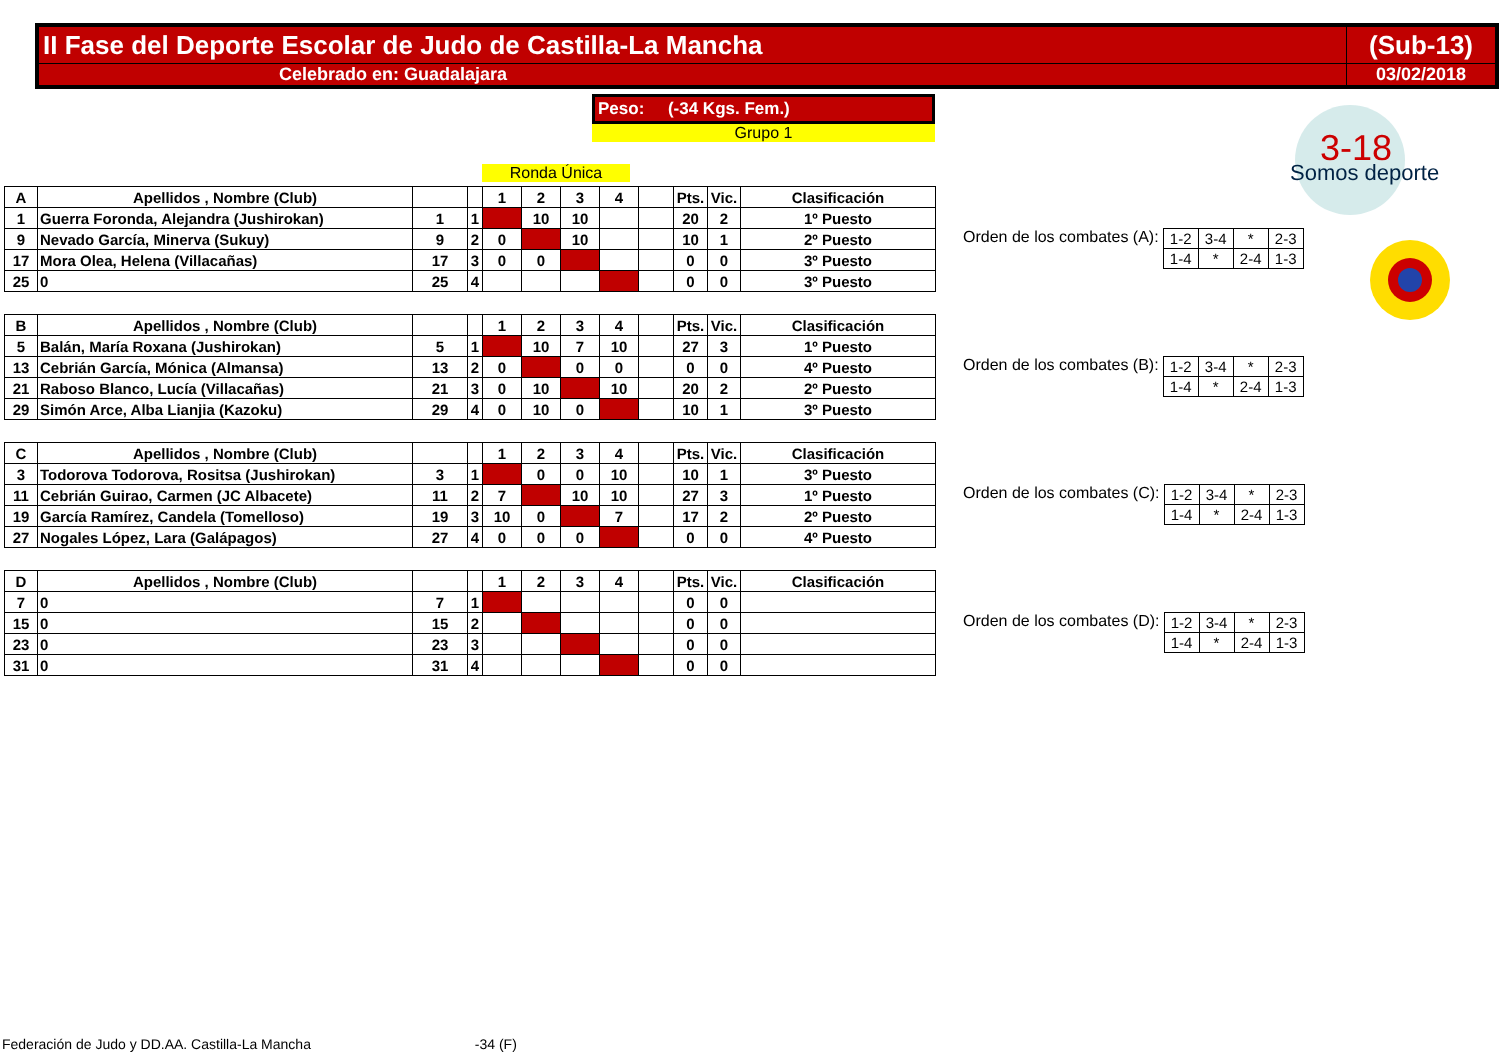| II Fase del Deporte Escolar de Judo de Castilla-La Mancha | (Sub-13) |
| Celebrado en: Guadalajara | 03/02/2018 |
Peso: (-34 Kgs. Fem.)
Grupo 1
Ronda Única
3-18
Somos deporte
| A | Apellidos , Nombre (Club) | | | 1 | 2 | 3 | 4 | | Pts. | Vic. | Clasificación |
| --- | --- | --- | --- | --- | --- | --- | --- | --- | --- | --- | --- |
| 1 | Guerra Foronda, Alejandra (Jushirokan) | 1 | 1 | | 10 | 10 | | | 20 | 2 | 1º Puesto |
| 9 | Nevado García, Minerva (Sukuy) | 9 | 2 | 0 | | 10 | | | 10 | 1 | 2º Puesto |
| 17 | Mora Olea, Helena (Villacañas) | 17 | 3 | 0 | 0 | | | | 0 | 0 | 3º Puesto |
| 25 | 0 | 25 | 4 | | | | | | 0 | 0 | 3º Puesto |
| B | Apellidos , Nombre (Club) | | | 1 | 2 | 3 | 4 | | Pts. | Vic. | Clasificación |
| --- | --- | --- | --- | --- | --- | --- | --- | --- | --- | --- | --- |
| 5 | Balán, María Roxana (Jushirokan) | 5 | 1 | | 10 | 7 | 10 | | 27 | 3 | 1º Puesto |
| 13 | Cebrián García, Mónica (Almansa) | 13 | 2 | 0 | | 0 | 0 | | 0 | 0 | 4º Puesto |
| 21 | Raboso Blanco, Lucía (Villacañas) | 21 | 3 | 0 | 10 | | 10 | | 20 | 2 | 2º Puesto |
| 29 | Simón Arce, Alba Lianjia (Kazoku) | 29 | 4 | 0 | 10 | 0 | | | 10 | 1 | 3º Puesto |
| C | Apellidos , Nombre (Club) | | | 1 | 2 | 3 | 4 | | Pts. | Vic. | Clasificación |
| --- | --- | --- | --- | --- | --- | --- | --- | --- | --- | --- | --- |
| 3 | Todorova Todorova, Rositsa (Jushirokan) | 3 | 1 | | 0 | 0 | 10 | | 10 | 1 | 3º Puesto |
| 11 | Cebrián Guirao, Carmen (JC Albacete) | 11 | 2 | 7 | | 10 | 10 | | 27 | 3 | 1º Puesto |
| 19 | García Ramírez, Candela (Tomelloso) | 19 | 3 | 10 | 0 | | 7 | | 17 | 2 | 2º Puesto |
| 27 | Nogales López, Lara (Galápagos) | 27 | 4 | 0 | 0 | 0 | | | 0 | 0 | 4º Puesto |
| D | Apellidos , Nombre (Club) | | | 1 | 2 | 3 | 4 | | Pts. | Vic. | Clasificación |
| --- | --- | --- | --- | --- | --- | --- | --- | --- | --- | --- | --- |
| 7 | 0 | 7 | 1 | | | | | | 0 | 0 | |
| 15 | 0 | 15 | 2 | | | | | | 0 | 0 | |
| 23 | 0 | 23 | 3 | | | | | | 0 | 0 | |
| 31 | 0 | 31 | 4 | | | | | | 0 | 0 | |
Orden de los combates (A):
| 1-2 | 3-4 | * | 2-3 |
| 1-4 | * | 2-4 | 1-3 |
Orden de los combates (B):
| 1-2 | 3-4 | * | 2-3 |
| 1-4 | * | 2-4 | 1-3 |
Orden de los combates (C):
| 1-2 | 3-4 | * | 2-3 |
| 1-4 | * | 2-4 | 1-3 |
Orden de los combates (D):
| 1-2 | 3-4 | * | 2-3 |
| 1-4 | * | 2-4 | 1-3 |
Federación de Judo y DD.AA. Castilla-La Mancha -34 (F)